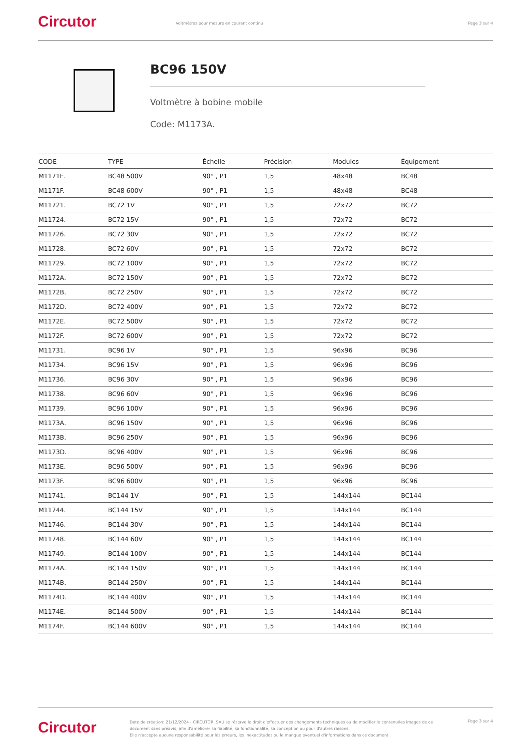Circutor
Voltmètres pour mesure en courant continu
Page 3 sur 4
BC96 150V
Voltmètre à bobine mobile
Code: M1173A.
| CODE | TYPE | Échelle | Précision | Modules | Équipement |
| --- | --- | --- | --- | --- | --- |
| M1171E. | BC48 500V | 90° , P1 | 1,5 | 48x48 | BC48 |
| M1171F. | BC48 600V | 90° , P1 | 1,5 | 48x48 | BC48 |
| M11721. | BC72 1V | 90° , P1 | 1,5 | 72x72 | BC72 |
| M11724. | BC72 15V | 90° , P1 | 1,5 | 72x72 | BC72 |
| M11726. | BC72 30V | 90° , P1 | 1,5 | 72x72 | BC72 |
| M11728. | BC72 60V | 90° , P1 | 1,5 | 72x72 | BC72 |
| M11729. | BC72 100V | 90° , P1 | 1,5 | 72x72 | BC72 |
| M1172A. | BC72 150V | 90° , P1 | 1,5 | 72x72 | BC72 |
| M1172B. | BC72 250V | 90° , P1 | 1,5 | 72x72 | BC72 |
| M1172D. | BC72 400V | 90° , P1 | 1,5 | 72x72 | BC72 |
| M1172E. | BC72 500V | 90° , P1 | 1,5 | 72x72 | BC72 |
| M1172F. | BC72 600V | 90° , P1 | 1,5 | 72x72 | BC72 |
| M11731. | BC96 1V | 90° , P1 | 1,5 | 96x96 | BC96 |
| M11734. | BC96 15V | 90° , P1 | 1,5 | 96x96 | BC96 |
| M11736. | BC96 30V | 90° , P1 | 1,5 | 96x96 | BC96 |
| M11738. | BC96 60V | 90° , P1 | 1,5 | 96x96 | BC96 |
| M11739. | BC96 100V | 90° , P1 | 1,5 | 96x96 | BC96 |
| M1173A. | BC96 150V | 90° , P1 | 1,5 | 96x96 | BC96 |
| M1173B. | BC96 250V | 90° , P1 | 1,5 | 96x96 | BC96 |
| M1173D. | BC96 400V | 90° , P1 | 1,5 | 96x96 | BC96 |
| M1173E. | BC96 500V | 90° , P1 | 1,5 | 96x96 | BC96 |
| M1173F. | BC96 600V | 90° , P1 | 1,5 | 96x96 | BC96 |
| M11741. | BC144 1V | 90° , P1 | 1,5 | 144x144 | BC144 |
| M11744. | BC144 15V | 90° , P1 | 1,5 | 144x144 | BC144 |
| M11746. | BC144 30V | 90° , P1 | 1,5 | 144x144 | BC144 |
| M11748. | BC144 60V | 90° , P1 | 1,5 | 144x144 | BC144 |
| M11749. | BC144 100V | 90° , P1 | 1,5 | 144x144 | BC144 |
| M1174A. | BC144 150V | 90° , P1 | 1,5 | 144x144 | BC144 |
| M1174B. | BC144 250V | 90° , P1 | 1,5 | 144x144 | BC144 |
| M1174D. | BC144 400V | 90° , P1 | 1,5 | 144x144 | BC144 |
| M1174E. | BC144 500V | 90° , P1 | 1,5 | 144x144 | BC144 |
| M1174F. | BC144 600V | 90° , P1 | 1,5 | 144x144 | BC144 |
Circutor
Date de création: 21/12/2024 - CIRCUTOR, SAU se réserve le droit d'effectuer des changements techniques ou de modifier le contenu/les images de ce document sans préavis, afin d'améliorer sa fiabilité, sa fonctionnalité, sa conception ou pour d'autres raisons.
Elle n'accepte aucune responsabilité pour les erreurs, les inexactitudes ou le manque éventuel d'informations dans ce document.
Page 3 sur 4